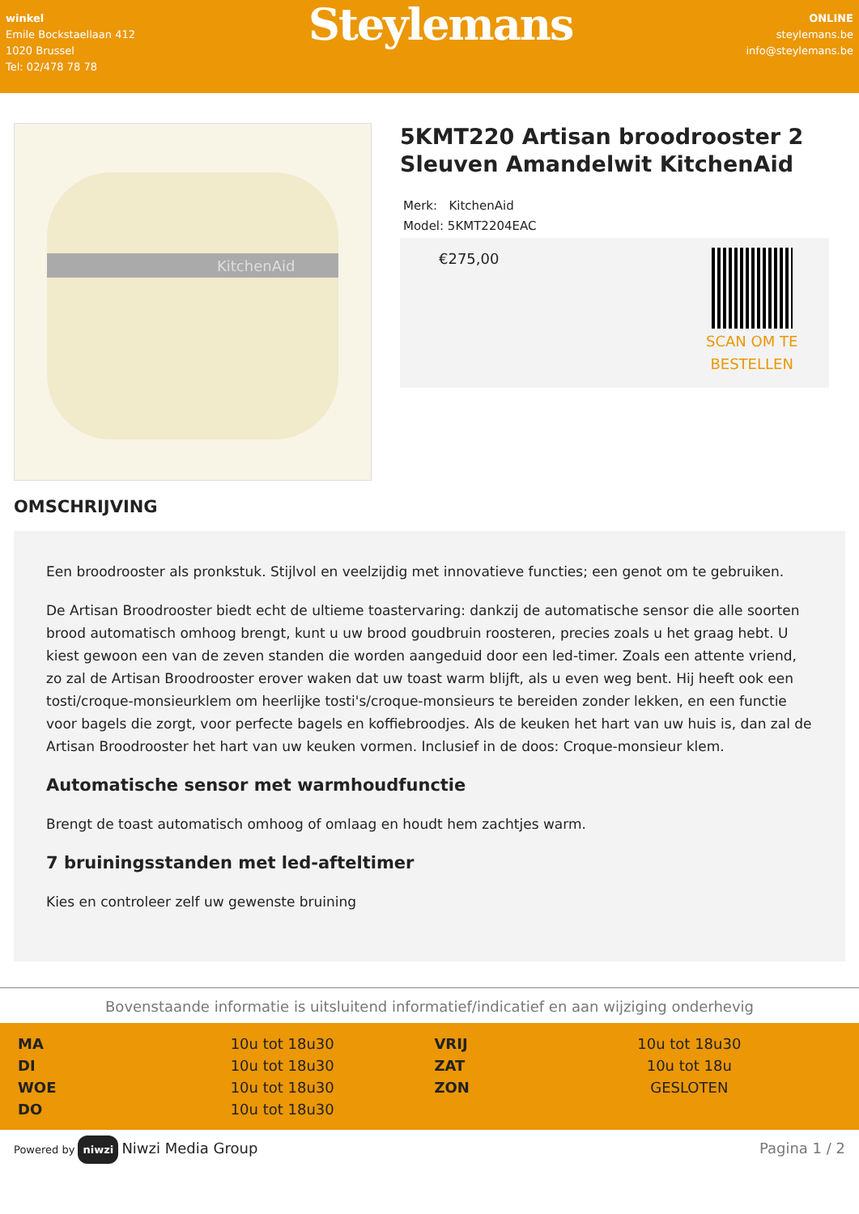winkel
Emile Bockstaellaan 412
1020 Brussel
Tel: 02/478 78 78
Steylemans
ONLINE
steylemans.be
info@steylemans.be
KitchenAid
5KMT220 Artisan broodrooster 2 Sleuven Amandelwit KitchenAid
Merk: KitchenAid
Model: 5KMT2204EAC
€275,00
SCAN OM TE
BESTELLEN
OMSCHRIJVING
Een broodrooster als pronkstuk. Stijlvol en veelzijdig met innovatieve functies; een genot om te gebruiken.
De Artisan Broodrooster biedt echt de ultieme toastervaring: dankzij de automatische sensor die alle soorten brood automatisch omhoog brengt, kunt u uw brood goudbruin roosteren, precies zoals u het graag hebt. U kiest gewoon een van de zeven standen die worden aangeduid door een led-timer. Zoals een attente vriend, zo zal de Artisan Broodrooster erover waken dat uw toast warm blijft, als u even weg bent. Hij heeft ook een tosti/croque-monsieurklem om heerlijke tosti's/croque-monsieurs te bereiden zonder lekken, en een functie voor bagels die zorgt, voor perfecte bagels en koffiebroodjes. Als de keuken het hart van uw huis is, dan zal de Artisan Broodrooster het hart van uw keuken vormen. Inclusief in de doos: Croque-monsieur klem.
Automatische sensor met warmhoudfunctie
Brengt de toast automatisch omhoog of omlaag en houdt hem zachtjes warm.
7 bruiningsstanden met led-afteltimer
Kies en controleer zelf uw gewenste bruining
Bovenstaande informatie is uitsluitend informatief/indicatief en aan wijziging onderhevig
| MA | 10u tot 18u30 | VRIJ | 10u tot 18u30 |
| DI | 10u tot 18u30 | ZAT | 10u tot 18u |
| WOE | 10u tot 18u30 | ZON | GESLOTEN |
| DO | 10u tot 18u30 | | |
Powered by niwzi Niwzi Media Group
Pagina 1 / 2